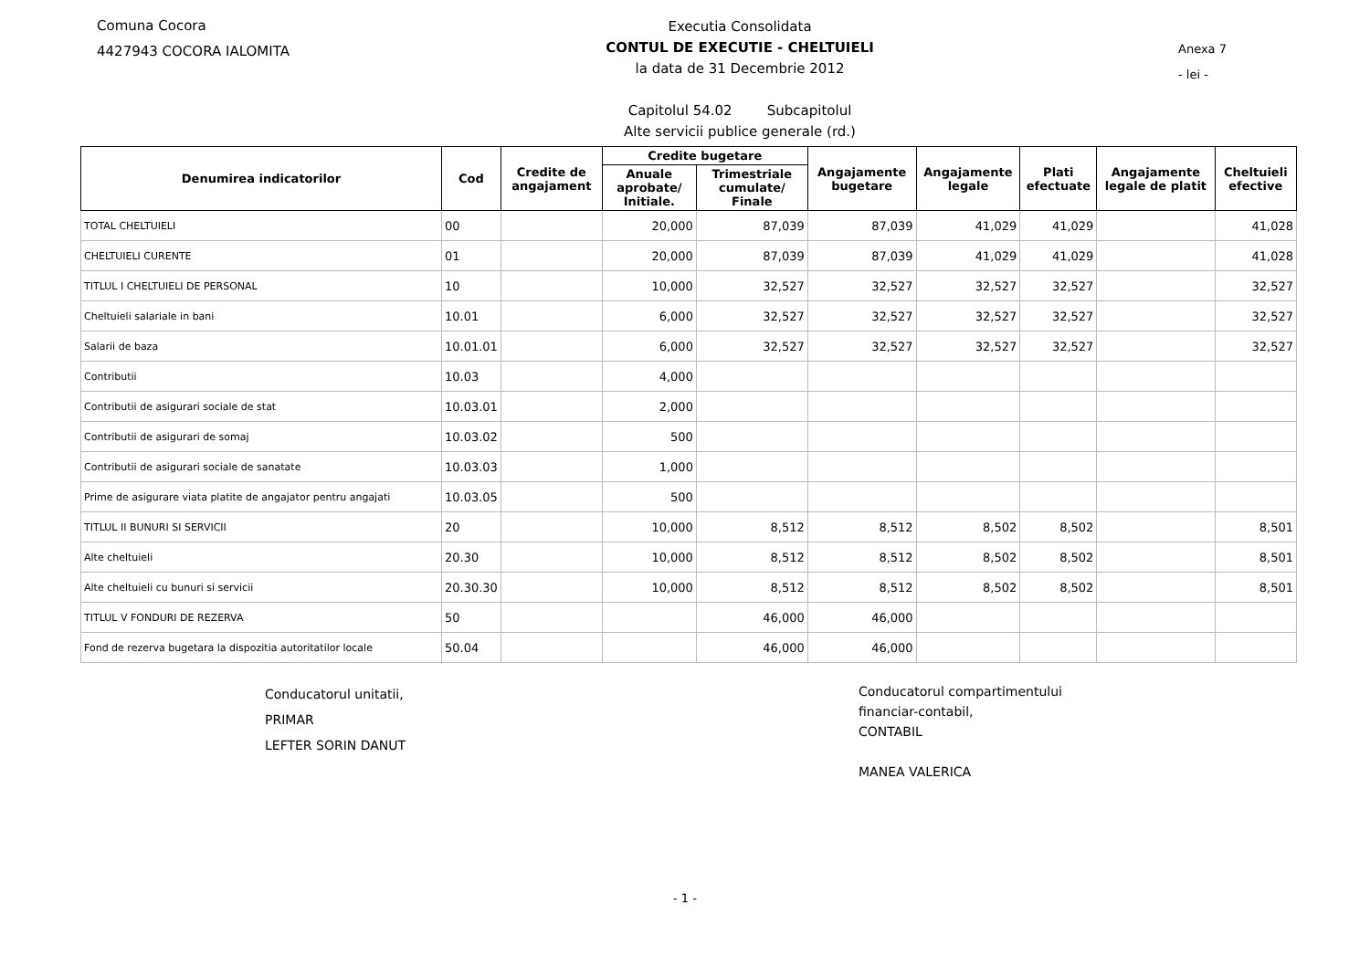Comuna Cocora
4427943 COCORA IALOMITA
Executia Consolidata
CONTUL DE EXECUTIE - CHELTUIELI
la data de 31 Decembrie 2012
Capitolul 54.02 Subcapitolul
Alte servicii publice generale (rd.)
Anexa 7
- lei -
| Denumirea indicatorilor | Cod | Credite de angajament | Credite bugetare | | Angajamente bugetare | Angajamente legale | Plati efectuate | Angajamente legale de platit | Cheltuieli efective |
| --- | --- | --- | --- | --- | --- | --- | --- | --- | --- |
| | | | Anuale aprobate/ Initiale. | Trimestriale cumulate/ Finale | | | | | |
| TOTAL CHELTUIELI | 00 | | 20,000 | 87,039 | 87,039 | 41,029 | 41,029 | | 41,028 |
| CHELTUIELI CURENTE | 01 | | 20,000 | 87,039 | 87,039 | 41,029 | 41,029 | | 41,028 |
| TITLUL I CHELTUIELI DE PERSONAL | 10 | | 10,000 | 32,527 | 32,527 | 32,527 | 32,527 | | 32,527 |
| Cheltuieli salariale in bani | 10.01 | | 6,000 | 32,527 | 32,527 | 32,527 | 32,527 | | 32,527 |
| Salarii de baza | 10.01.01 | | 6,000 | 32,527 | 32,527 | 32,527 | 32,527 | | 32,527 |
| Contributii | 10.03 | | 4,000 | | | | | | |
| Contributii de asigurari sociale de stat | 10.03.01 | | 2,000 | | | | | | |
| Contributii de asigurari de somaj | 10.03.02 | | 500 | | | | | | |
| Contributii de asigurari sociale de sanatate | 10.03.03 | | 1,000 | | | | | | |
| Prime de asigurare viata platite de angajator pentru angajati | 10.03.05 | | 500 | | | | | | |
| TITLUL II BUNURI SI SERVICII | 20 | | 10,000 | 8,512 | 8,512 | 8,502 | 8,502 | | 8,501 |
| Alte cheltuieli | 20.30 | | 10,000 | 8,512 | 8,512 | 8,502 | 8,502 | | 8,501 |
| Alte cheltuieli cu bunuri si servicii | 20.30.30 | | 10,000 | 8,512 | 8,512 | 8,502 | 8,502 | | 8,501 |
| TITLUL V FONDURI DE REZERVA | 50 | | | 46,000 | 46,000 | | | | |
| Fond de rezerva bugetara la dispozitia autoritatilor locale | 50.04 | | | 46,000 | 46,000 | | | | |
Conducatorul unitatii,
PRIMAR
LEFTER SORIN DANUT
Conducatorul compartimentului
financiar-contabil,
CONTABIL
MANEA VALERICA
- 1 -